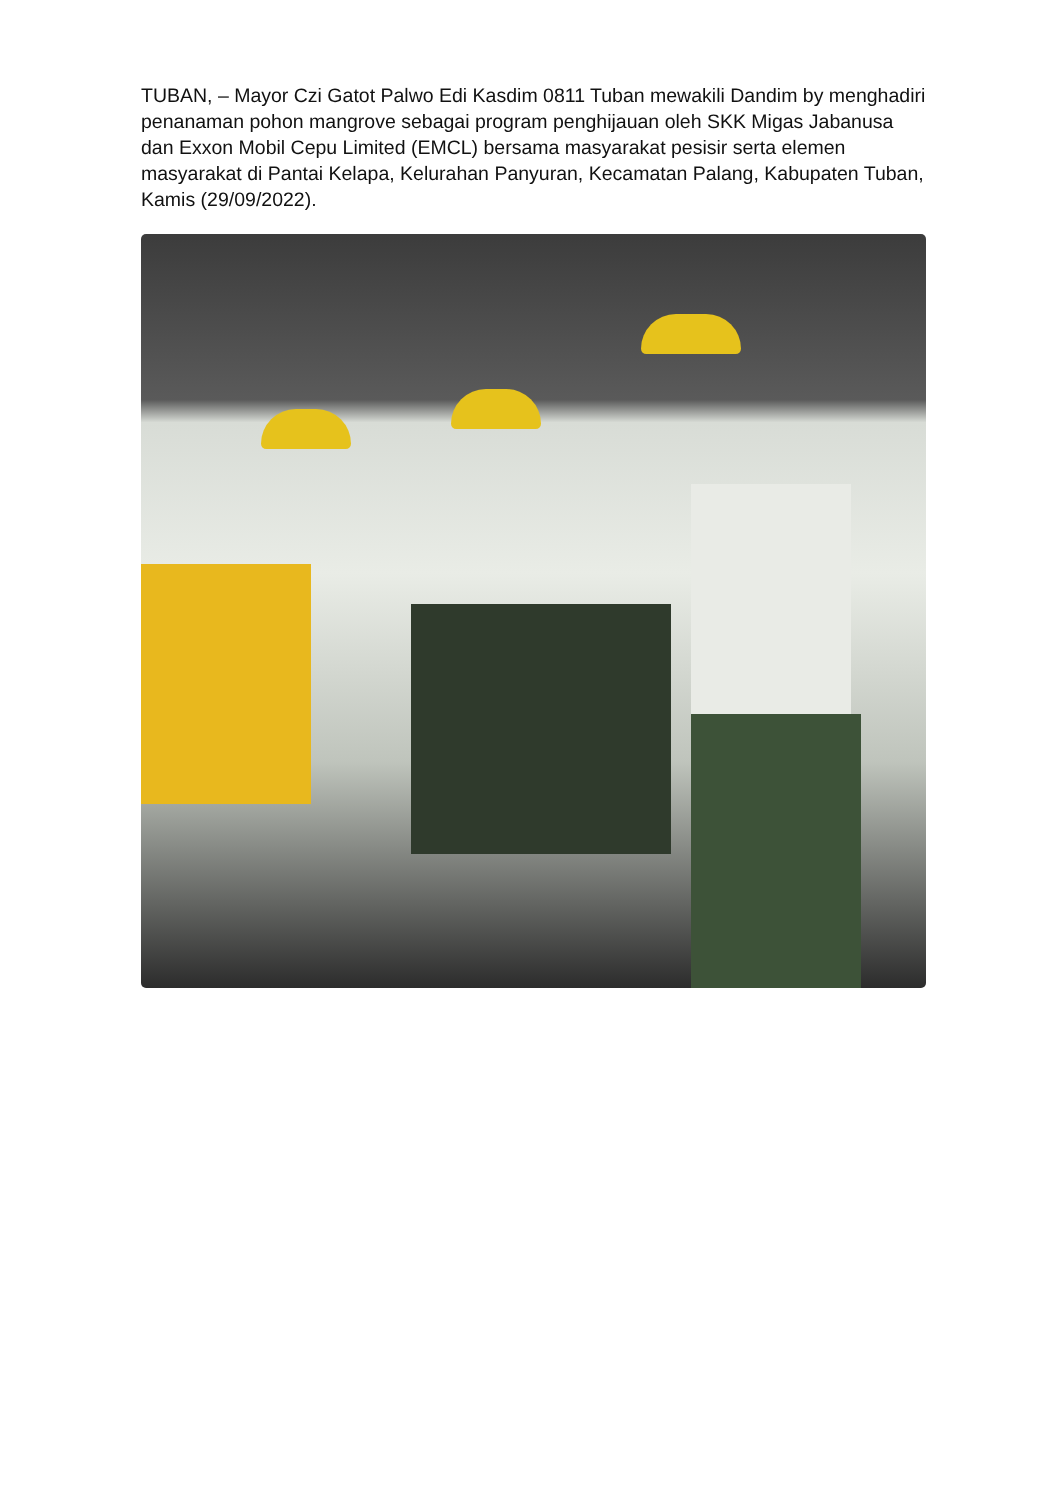TUBAN, – Mayor Czi Gatot Palwo Edi Kasdim 0811 Tuban mewakili Dandim by menghadiri penanaman pohon mangrove sebagai program penghijauan oleh SKK Migas Jabanusa dan Exxon Mobil Cepu Limited (EMCL) bersama masyarakat pesisir serta elemen masyarakat di Pantai Kelapa, Kelurahan Panyuran, Kecamatan Palang, Kabupaten Tuban, Kamis (29/09/2022).